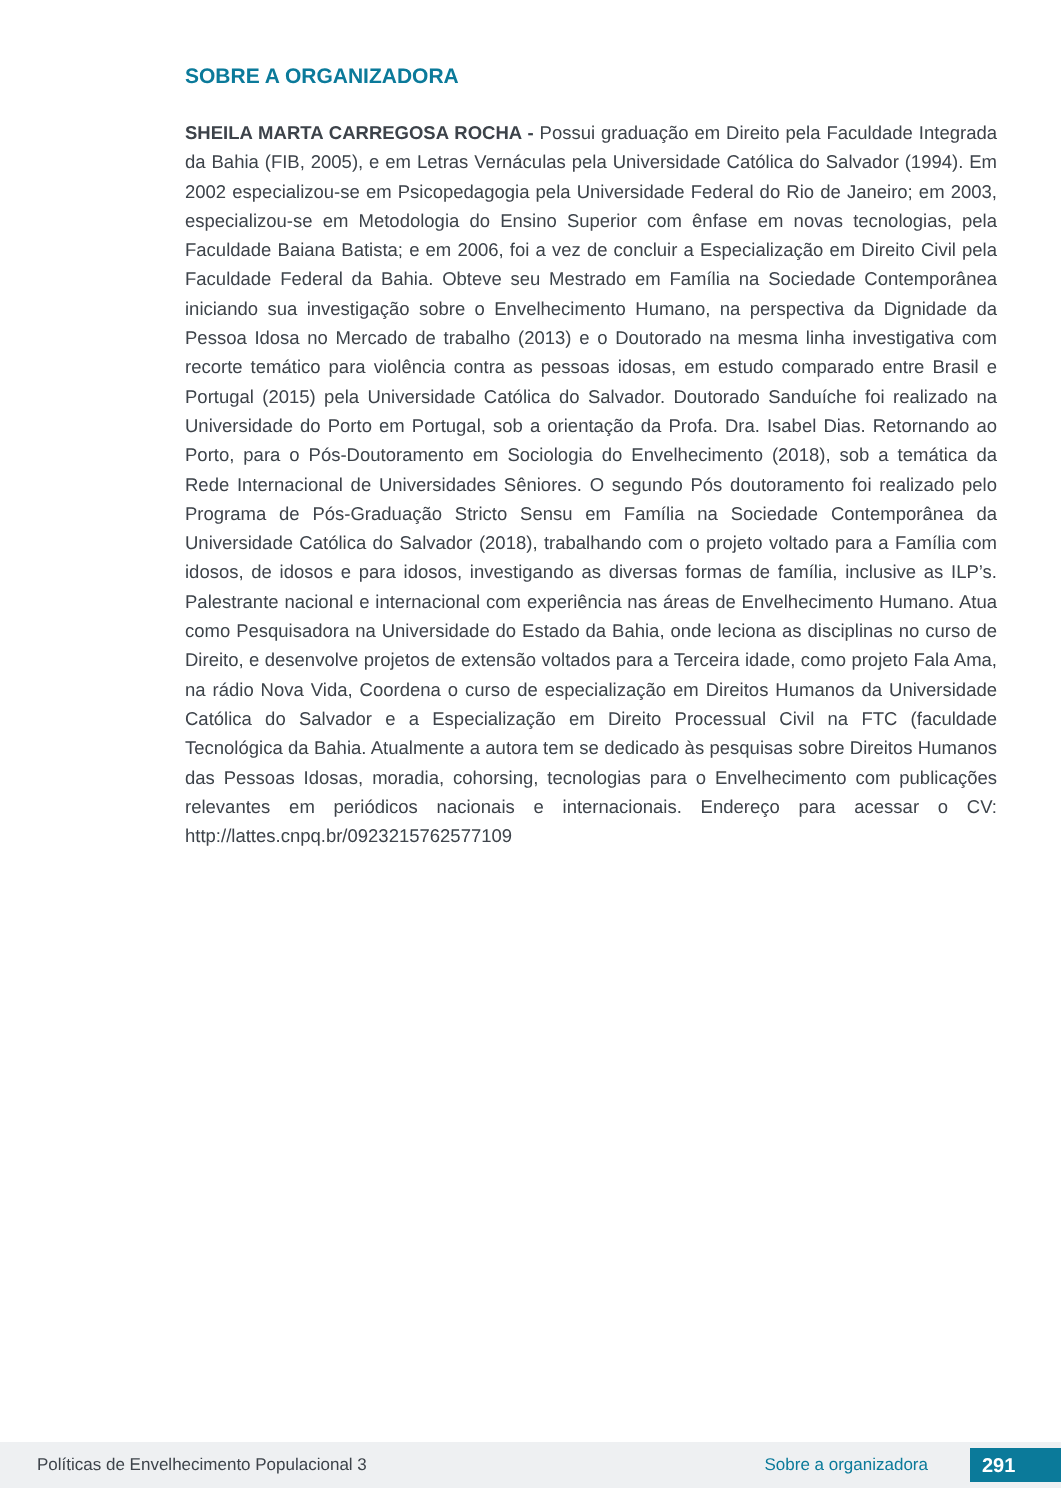SOBRE A ORGANIZADORA
SHEILA MARTA CARREGOSA ROCHA - Possui graduação em Direito pela Faculdade Integrada da Bahia (FIB, 2005), e em Letras Vernáculas pela Universidade Católica do Salvador (1994). Em 2002 especializou-se em Psicopedagogia pela Universidade Federal do Rio de Janeiro; em 2003, especializou-se em Metodologia do Ensino Superior com ênfase em novas tecnologias, pela Faculdade Baiana Batista; e em 2006, foi a vez de concluir a Especialização em Direito Civil pela Faculdade Federal da Bahia. Obteve seu Mestrado em Família na Sociedade Contemporânea iniciando sua investigação sobre o Envelhecimento Humano, na perspectiva da Dignidade da Pessoa Idosa no Mercado de trabalho (2013) e o Doutorado na mesma linha investigativa com recorte temático para violência contra as pessoas idosas, em estudo comparado entre Brasil e Portugal (2015) pela Universidade Católica do Salvador. Doutorado Sanduíche foi realizado na Universidade do Porto em Portugal, sob a orientação da Profa. Dra. Isabel Dias. Retornando ao Porto, para o Pós-Doutoramento em Sociologia do Envelhecimento (2018), sob a temática da Rede Internacional de Universidades Sêniores. O segundo Pós doutoramento foi realizado pelo Programa de Pós-Graduação Stricto Sensu em Família na Sociedade Contemporânea da Universidade Católica do Salvador (2018), trabalhando com o projeto voltado para a Família com idosos, de idosos e para idosos, investigando as diversas formas de família, inclusive as ILP’s. Palestrante nacional e internacional com experiência nas áreas de Envelhecimento Humano. Atua como Pesquisadora na Universidade do Estado da Bahia, onde leciona as disciplinas no curso de Direito, e desenvolve projetos de extensão voltados para a Terceira idade, como projeto Fala Ama, na rádio Nova Vida, Coordena o curso de especialização em Direitos Humanos da Universidade Católica do Salvador e a Especialização em Direito Processual Civil na FTC (faculdade Tecnológica da Bahia. Atualmente a autora tem se dedicado às pesquisas sobre Direitos Humanos das Pessoas Idosas, moradia, cohorsing, tecnologias para o Envelhecimento com publicações relevantes em periódicos nacionais e internacionais. Endereço para acessar o CV: http://lattes.cnpq.br/0923215762577109
Políticas de Envelhecimento Populacional 3 Sobre a organizadora 291